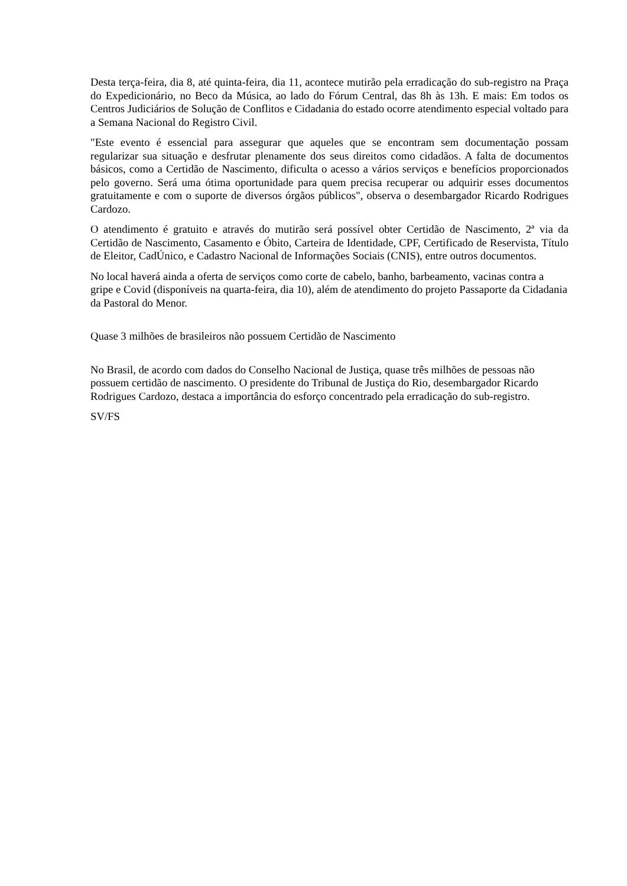Desta terça-feira, dia 8, até quinta-feira, dia 11, acontece mutirão pela erradicação do sub-registro na Praça do Expedicionário, no Beco da Música, ao lado do Fórum Central, das 8h às 13h. E mais: Em todos os Centros Judiciários de Solução de Conflitos e Cidadania do estado ocorre atendimento especial voltado para a Semana Nacional do Registro Civil.
"Este evento é essencial para assegurar que aqueles que se encontram sem documentação possam regularizar sua situação e desfrutar plenamente dos seus direitos como cidadãos. A falta de documentos básicos, como a Certidão de Nascimento, dificulta o acesso a vários serviços e benefícios proporcionados pelo governo. Será uma ótima oportunidade para quem precisa recuperar ou adquirir esses documentos gratuitamente e com o suporte de diversos órgãos públicos", observa o desembargador Ricardo Rodrigues Cardozo.
O atendimento é gratuito e através do mutirão será possível obter Certidão de Nascimento, 2ª via da Certidão de Nascimento, Casamento e Óbito, Carteira de Identidade, CPF, Certificado de Reservista, Título de Eleitor, CadÚnico, e Cadastro Nacional de Informações Sociais (CNIS), entre outros documentos.
No local haverá ainda a oferta de serviços como corte de cabelo, banho, barbeamento, vacinas contra a gripe e Covid (disponíveis na quarta-feira, dia 10), além de atendimento do projeto Passaporte da Cidadania da Pastoral do Menor.
Quase 3 milhões de brasileiros não possuem Certidão de Nascimento
No Brasil, de acordo com dados do Conselho Nacional de Justiça, quase três milhões de pessoas não possuem certidão de nascimento. O presidente do Tribunal de Justiça do Rio, desembargador Ricardo Rodrigues Cardozo, destaca a importância do esforço concentrado pela erradicação do sub-registro.
SV/FS